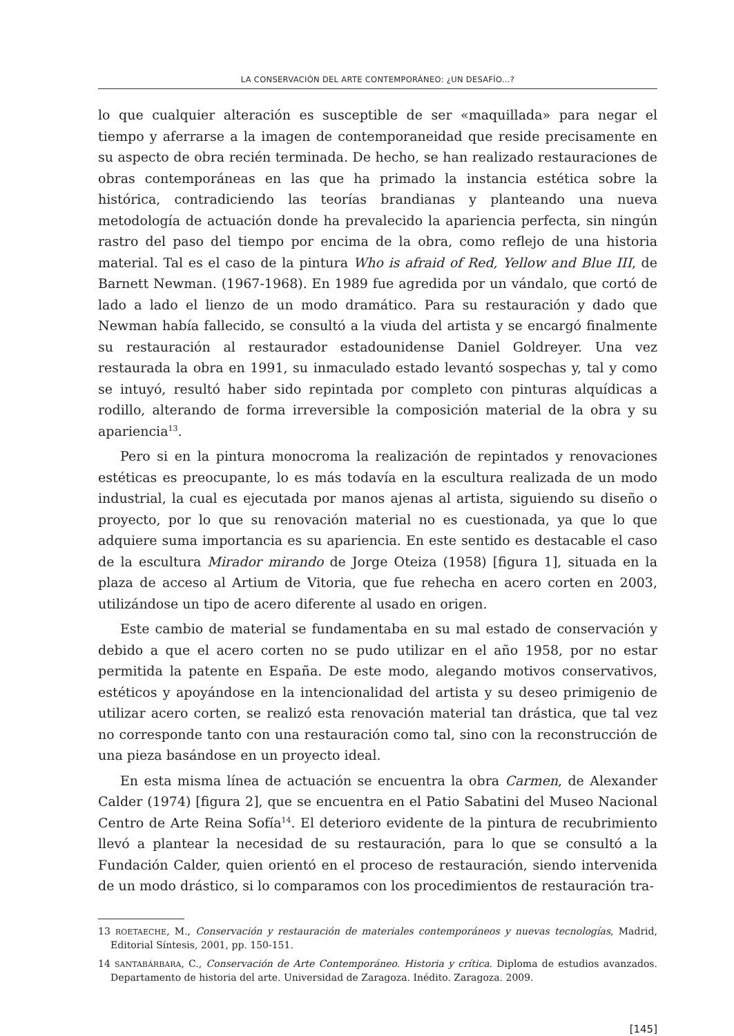LA CONSERVACIÓN DEL ARTE CONTEMPORÁNEO: ¿UN DESAFÍO...?
lo que cualquier alteración es susceptible de ser «maquillada» para negar el tiempo y aferrarse a la imagen de contemporaneidad que reside precisamente en su aspecto de obra recién terminada. De hecho, se han realizado restauraciones de obras contemporáneas en las que ha primado la instancia estética sobre la histórica, contradiciendo las teorías brandianas y planteando una nueva metodología de actuación donde ha prevalecido la apariencia perfecta, sin ningún rastro del paso del tiempo por encima de la obra, como reflejo de una historia material. Tal es el caso de la pintura Who is afraid of Red, Yellow and Blue III, de Barnett Newman. (1967-1968). En 1989 fue agredida por un vándalo, que cortó de lado a lado el lienzo de un modo dramático. Para su restauración y dado que Newman había fallecido, se consultó a la viuda del artista y se encargó finalmente su restauración al restaurador estadounidense Daniel Goldreyer. Una vez restaurada la obra en 1991, su inmaculado estado levantó sospechas y, tal y como se intuyó, resultó haber sido repintada por completo con pinturas alquídicas a rodillo, alterando de forma irreversible la composición material de la obra y su apariencia<sup>13</sup>.
Pero si en la pintura monocroma la realización de repintados y renovaciones estéticas es preocupante, lo es más todavía en la escultura realizada de un modo industrial, la cual es ejecutada por manos ajenas al artista, siguiendo su diseño o proyecto, por lo que su renovación material no es cuestionada, ya que lo que adquiere suma importancia es su apariencia. En este sentido es destacable el caso de la escultura Mirador mirando de Jorge Oteiza (1958) [figura 1], situada en la plaza de acceso al Artium de Vitoria, que fue rehecha en acero corten en 2003, utilizándose un tipo de acero diferente al usado en origen.
Este cambio de material se fundamentaba en su mal estado de conservación y debido a que el acero corten no se pudo utilizar en el año 1958, por no estar permitida la patente en España. De este modo, alegando motivos conservativos, estéticos y apoyándose en la intencionalidad del artista y su deseo primigenio de utilizar acero corten, se realizó esta renovación material tan drástica, que tal vez no corresponde tanto con una restauración como tal, sino con la reconstrucción de una pieza basándose en un proyecto ideal.
En esta misma línea de actuación se encuentra la obra Carmen, de Alexander Calder (1974) [figura 2], que se encuentra en el Patio Sabatini del Museo Nacional Centro de Arte Reina Sofía<sup>14</sup>. El deterioro evidente de la pintura de recubrimiento llevó a plantear la necesidad de su restauración, para lo que se consultó a la Fundación Calder, quien orientó en el proceso de restauración, siendo intervenida de un modo drástico, si lo comparamos con los procedimientos de restauración tra-
13 ROETAECHE, M., Conservación y restauración de materiales contemporáneos y nuevas tecnologías, Madrid, Editorial Síntesis, 2001, pp. 150-151.
14 SANTABÁRBARA, C., Conservación de Arte Contemporáneo. Historia y crítica. Diploma de estudios avanzados. Departamento de historia del arte. Universidad de Zaragoza. Inédito. Zaragoza. 2009.
[145]